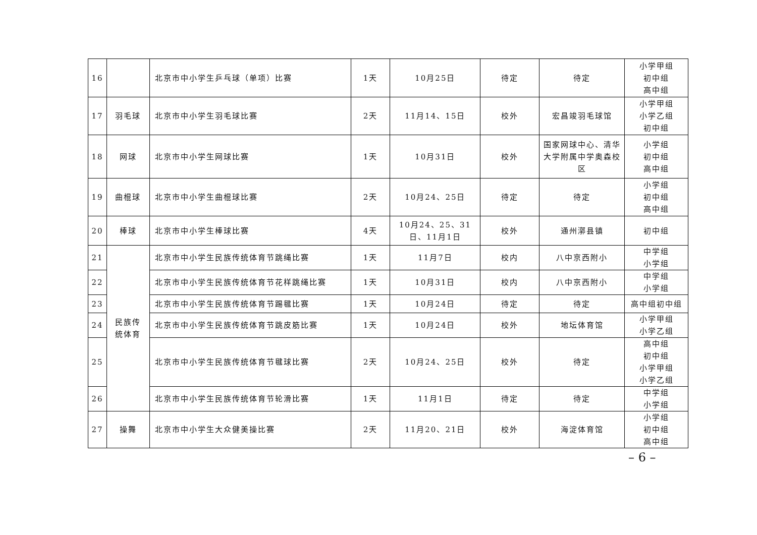| 16 | | 北京市中小学生乒乓球（单项）比赛 | 1天 | 10月25日 | 待定 | 待定 | 小学甲组 初中组 高中组 |
| 17 | 羽毛球 | 北京市中小学生羽毛球比赛 | 2天 | 11月14、15日 | 校外 | 宏昌竣羽毛球馆 | 小学甲组 小学乙组 初中组 |
| 18 | 网球 | 北京市中小学生网球比赛 | 1天 | 10月31日 | 校外 | 国家网球中心、清华大学附属中学奥森校区 | 小学组 初中组 高中组 |
| 19 | 曲棍球 | 北京市中小学生曲棍球比赛 | 2天 | 10月24、25日 | 待定 | 待定 | 小学组 初中组 高中组 |
| 20 | 棒球 | 北京市中小学生棒球比赛 | 4天 | 10月24、25、31日、11月1日 | 校外 | 通州漷县镇 | 初中组 |
| 21 | 民族传 统体育 | 北京市中小学生民族传统体育节跳绳比赛 | 1天 | 11月7日 | 校内 | 八中京西附小 | 中学组 小学组 |
| 22 | | 北京市中小学生民族传统体育节花样跳绳比赛 | 1天 | 10月31日 | 校内 | 八中京西附小 | 中学组 小学组 |
| 23 | | 北京市中小学生民族传统体育节踢毽比赛 | 1天 | 10月24日 | 待定 | 待定 | 高中组初中组 |
| 24 | | 北京市中小学生民族传统体育节跳皮筋比赛 | 1天 | 10月24日 | 校外 | 地坛体育馆 | 小学甲组 小学乙组 |
| 25 | | 北京市中小学生民族传统体育节毽球比赛 | 2天 | 10月24、25日 | 校外 | 待定 | 高中组 初中组 小学甲组 小学乙组 |
| 26 | | 北京市中小学生民族传统体育节轮滑比赛 | 1天 | 11月1日 | 待定 | 待定 | 中学组 小学组 |
| 27 | 操舞 | 北京市中小学生大众健美操比赛 | 2天 | 11月20、21日 | 校外 | 海淀体育馆 | 小学组 初中组 高中组 |
– 6 –